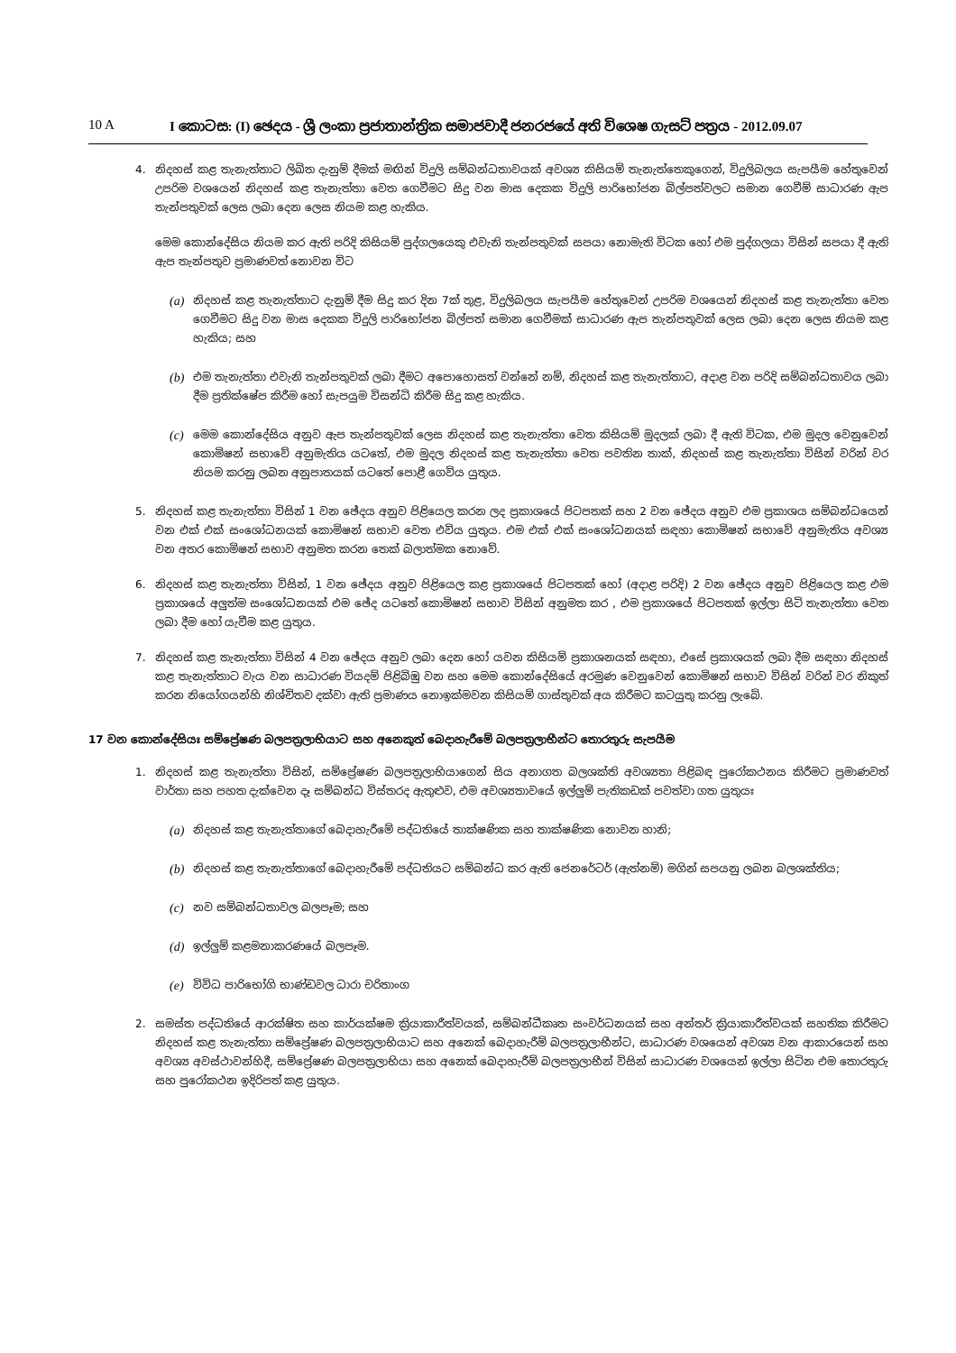10 A I කොටස: (I) ඡෙදය - ශ්‍රී ලංකා ප්‍රජාතාන්ත්‍රික සමාජවාදී ජනරජයේ අති විශෙෂ ගැසට් පත්‍රය - 2012.09.07
4. නිදහස් කළ තැනැත්තාට ලිඛිත දැනුම් දීමක් මඟින් විදුලි සම්බන්ධතාවයක් අවශ්‍ය කිසියම් තැනැත්තෙකුගෙන්, විදුලිබලය සැපයීම හේතුවෙන් උපරිම වශයෙන් නිදහස් කළ තැනැත්තා වෙත ගෙවීමට සිදු වන මාස දෙකක විදුලි පාරිභෝජන බිල්පත්වලට සමාන ගෙවීම් සාධාරණ ඇප තැන්පතුවක් ලෙස ලබා දෙන ලෙස නියම කළ හැකිය.
මෙම කොන්දේසිය නියම කර ඇති පරිදි කිසියම් පුද්ගලයෙකු එවැනි තැන්පතුවක් සපයා නොමැති විටක හෝ එම පුද්ගලයා විසින් සපයා දී ඇති ඇප තැන්පතුව ප්‍රමාණවත් නොවන විට
(a) නිදහස් කළ තැනැත්තාට දැනුම් දීම සිදු කර දින 7ක් තුළ, විදුලිබලය සැපයීම හේතුවෙන් උපරිම වශයෙන් නිදහස් කළ තැනැත්තා වෙත ගෙවීමට සිදු වන මාස දෙකක විදුලි පාරිභෝජන බිල්පත් සමාන ගෙවීමක් සාධාරණ ඇප තැන්පතුවක් ලෙස ලබා දෙන ලෙස නියම කළ හැකිය; සහ
(b) එම තැනැත්තා එවැනි තැන්පතුවක් ලබා දීමට අපොහොසත් වන්නේ නම්, නිදහස් කළ තැනැත්තාට, අදාළ වන පරිදි සම්බන්ධතාවය ලබා දීම ප්‍රතික්ෂේප කිරීම හෝ සැපයුම විසන්ධි කිරීම සිදු කළ හැකිය.
(c) මෙම කොන්දේසිය අනුව ඇප තැන්පතුවක් ලෙස නිදහස් කළ තැනැත්තා වෙත කිසියම් මුදලක් ලබා දී ඇති විටක, එම මුදල වෙනුවෙන් කොමිෂන් සභාවේ අනුමැතිය යටතේ, එම මුදල නිදහස් කළ තැනැත්තා වෙත පවතින තාක්, නිදහස් කළ තැනැත්තා විසින් වරින් වර නියම කරනු ලබන අනුපාතයක් යටතේ පොළී ගෙවිය යුතුය.
5. නිදහස් කළ තැනැත්තා විසින් 1 වන ඡේදය අනුව පිළියෙල කරන ලද ප්‍රකාශයේ පිටපතක් සහ 2 වන ඡේදය අනුව එම ප්‍රකාශය සම්බන්ධයෙන් වන එක් එක් සංශෝධනයක් කොමිෂන් සභාව වෙත එවිය යුතුය. එම එක් එක් සංශෝධනයක් සඳහා කොමිෂන් සභාවේ අනුමැතිය අවශ්‍ය වන අතර කොමිෂන් සභාව අනුමත කරන තෙක් බලාත්මක නොවේ.
6. නිදහස් කළ තැනැත්තා විසින්, 1 වන ඡේදය අනුව පිළියෙල කළ ප්‍රකාශයේ පිටපතක් හෝ (අදාළ පරිදි) 2 වන ඡේදය අනුව පිළියෙල කළ එම ප්‍රකාශයේ අලුත්ම සංශෝධනයක් එම ඡේද යටතේ කොමිෂන් සභාව විසින් අනුමත කර , එම ප්‍රකාශයේ පිටපතක් ඉල්ලා සිටි තැනැත්තා වෙත ලබා දීම හෝ යැවීම කළ යුතුය.
7. නිදහස් කළ තැනැත්තා විසින් 4 වන ඡේදය අනුව ලබා දෙන හෝ යවන කිසියම් ප්‍රකාශනයක් සඳහා, එසේ ප්‍රකාශයක් ලබා දීම සඳහා නිදහස් කළ තැනැත්තාට වැය වන සාධාරණ වියදම් පිළිබිඹු වන සහ මෙම කොන්දේසියේ අරමුණ වෙනුවෙන් කොමිෂන් සභාව විසින් වරින් වර නිකුත් කරන නියෝගයන්හි නිශ්චිතව දක්වා ඇති ප්‍රමාණය නොඉක්මවන කිසියම් ගාස්තුවක් අය කිරීමට කටයුතු කරනු ලැබේ.
17 වන කොන්දේසියඃ සම්ප්‍රේෂණ බලපත්‍රලාභියාට සහ අනෙකුත් බෙදාහැරීමේ බලපත්‍රලාභීන්ට තොරතුරු සැපයීම
1. නිදහස් කළ තැනැත්තා විසින්, සම්ප්‍රේෂණ බලපත්‍රලාභියාගෙන් සිය අනාගත බලශක්ති අවශ්‍යතා පිළිබඳ පුරෝකථනය කිරීමට ප්‍රමාණවත් වාර්තා සහ පහත දැක්වෙන දෑ සම්බන්ධ විස්තරද ඇතුළුව, එම අවශ්‍යතාවයේ ඉල්ලුම් පැතිකඩක් පවත්වා ගත යුතුයඃ
(a) නිදහස් කළ තැනැත්තාගේ බෙදාහැරීමේ පද්ධතියේ තාක්ෂණික සහ තාක්ෂණික නොවන හානි;
(b) නිදහස් කළ තැනැත්තාගේ බෙදාහැරීමේ පද්ධතියට සම්බන්ධ කර ඇති ජෙනරේටර් (ඇත්නම්) මගින් සපයනු ලබන බලශක්තිය;
(c) නව සම්බන්ධතාවල බලපෑම; සහ
(d) ඉල්ලුම් කළමනාකරණයේ බලපෑම.
(e) විවිධ පාරිභෝගි භාණ්ඩවල ධාරා චරිතාංග
2. සමස්ත පද්ධතියේ ආරක්ෂිත සහ කාර්යක්ෂම ක්‍රියාකාරීත්වයක්, සම්බන්ධීකෘත සංවර්ධනයක් සහ අන්තර් ක්‍රියාකාරීත්වයක් සහතික කිරීමට නිදහස් කළ තැනැත්තා සම්ප්‍රේෂණ බලපත්‍රලාභියාට සහ අනෙක් බෙදාහැරීම් බලපත්‍රලාභීන්ට, සාධාරණ වශයෙන් අවශ්‍ය වන ආකාරයෙන් සහ අවශ්‍ය අවස්ථාවන්හිදී, සම්ප්‍රේෂණ බලපත්‍රලාභියා සහ අනෙක් බෙදාහැරීම් බලපත්‍රලාභීන් විසින් සාධාරණ වශයෙන් ඉල්ලා සිටින එම තොරතුරු සහ පුරෝකථන ඉදිරිපත් කළ යුතුය.